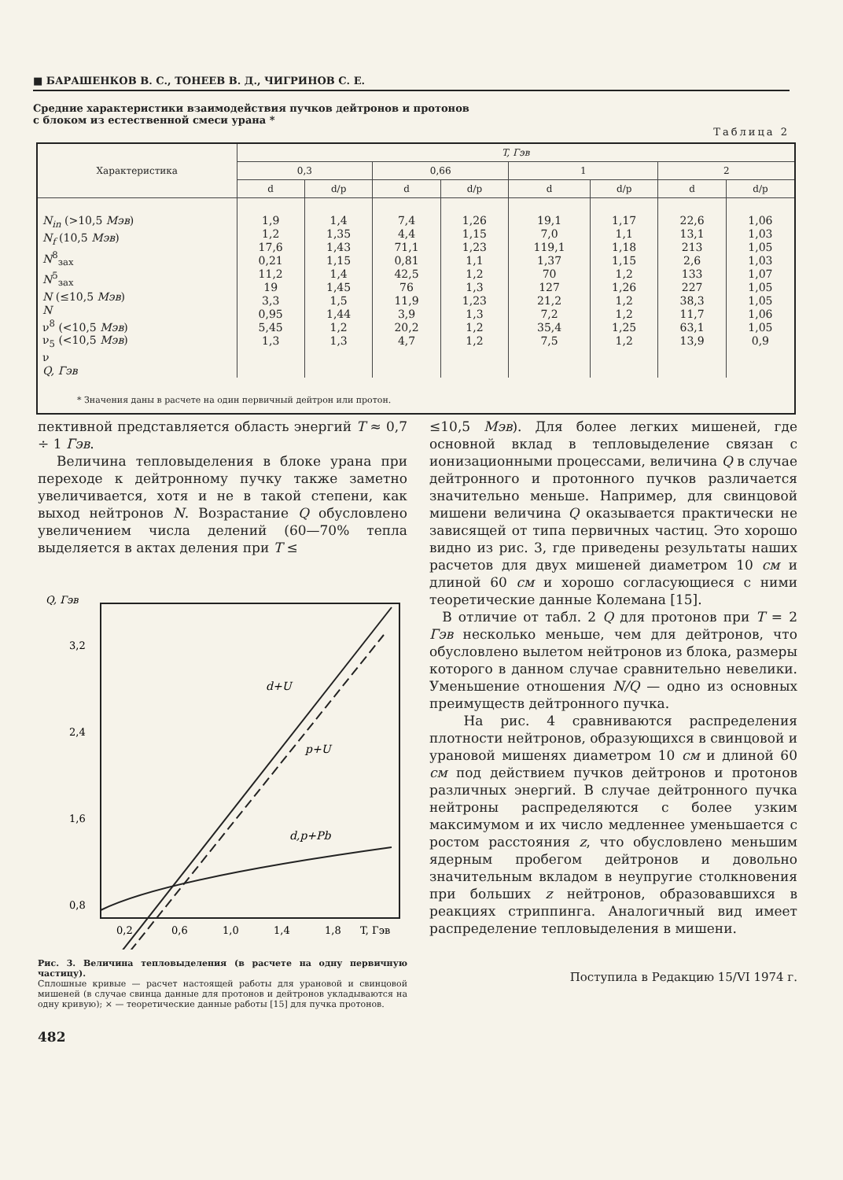■ БАРАШЕНКОВ В. С., ТОНЕЕВ В. Д., ЧИГРИНОВ С. Е.
Средние характеристики взаимодействия пучков дейтронов и протонов
с блоком из естественной смеси урана *
Таблица 2
| Характеристика | T, Гэв | | | | | | | |
| --- | --- | --- | --- | --- | --- | --- | --- | --- |
| | 0,3 | | 0,66 | | 1 | | 2 | |
| | d | d/p | d | d/p | d | d/p | d | d/p |
| N<sub>in</sub> (>10,5 Мэв ) N<sub>f</sub> (10,5 Мэв ) N<sup>8</sup><sub>зах</sub> N<sup>5</sup><sub>зах</sub> N (≤10,5 Мэв ) N ν<sup>8</sup> (<10,5 Мэв ) ν<sub>5</sub> (<10,5 Мэв ) ν Q, Гэв | 1,9 1,2 17,6 0,21 11,2 19 3,3 0,95 5,45 1,3 | 1,4 1,35 1,43 1,15 1,4 1,45 1,5 1,44 1,2 1,3 | 7,4 4,4 71,1 0,81 42,5 76 11,9 3,9 20,2 4,7 | 1,26 1,15 1,23 1,1 1,2 1,3 1,23 1,3 1,2 1,2 | 19,1 7,0 119,1 1,37 70 127 21,2 7,2 35,4 7,5 | 1,17 1,1 1,18 1,15 1,2 1,26 1,2 1,2 1,25 1,2 | 22,6 13,1 213 2,6 133 227 38,3 11,7 63,1 13,9 | 1,06 1,03 1,05 1,03 1,07 1,05 1,05 1,06 1,05 0,9 |
| * Значения даны в расчете на один первичный дейтрон или протон. | | | | | | | | |
пективной представляется область энергий T ≈ 0,7 ÷ 1 Гэв.
Величина тепловыделения в блоке урана при переходе к дейтронному пучку также заметно увеличивается, хотя и не в такой степени, как выход нейтронов N. Возрастание Q обусловлено увеличением числа делений (60—70% тепла выделяется в актах деления при T ≤
Q, Гэв
3,2
2,4
1,6
0,8
d+U
p+U
d,p+Pb
0,2
0,6
1,0
1,4
1,8
T, Гэв
Рис. 3. Величина тепловыделения (в расчете на одну первичную частицу).
Сплошные кривые — расчет настоящей работы для урановой и свинцовой мишеней (в случае свинца данные для протонов и дейтронов укладываются на одну кривую); × — теоретические данные работы [15] для пучка протонов.
482
≤10,5 Мэв). Для более легких мишеней, где основной вклад в тепловыделение связан с ионизационными процессами, величина Q в случае дейтронного и протонного пучков различается значительно меньше. Например, для свинцовой мишени величина Q оказывается практически не зависящей от типа первичных частиц. Это хорошо видно из рис. 3, где приведены результаты наших расчетов для двух мишеней диаметром 10 см и длиной 60 см и хорошо согласующиеся с ними теоретические данные Колемана [15].
В отличие от табл. 2 Q для протонов при T = 2 Гэв несколько меньше, чем для дейтронов, что обусловлено вылетом нейтронов из блока, размеры которого в данном случае сравнительно невелики. Уменьшение отношения N/Q — одно из основных преимуществ дейтронного пучка.
На рис. 4 сравниваются распределения плотности нейтронов, образующихся в свинцовой и урановой мишенях диаметром 10 см и длиной 60 см под действием пучков дейтронов и протонов различных энергий. В случае дейтронного пучка нейтроны распределяются с более узким максимумом и их число медленнее уменьшается с ростом расстояния z, что обусловлено меньшим ядерным пробегом дейтронов и довольно значительным вкладом в неупругие столкновения при больших z нейтронов, образовавшихся в реакциях стриппинга. Аналогичный вид имеет распределение тепловыделения в мишени.
Поступила в Редакцию 15/VI 1974 г.